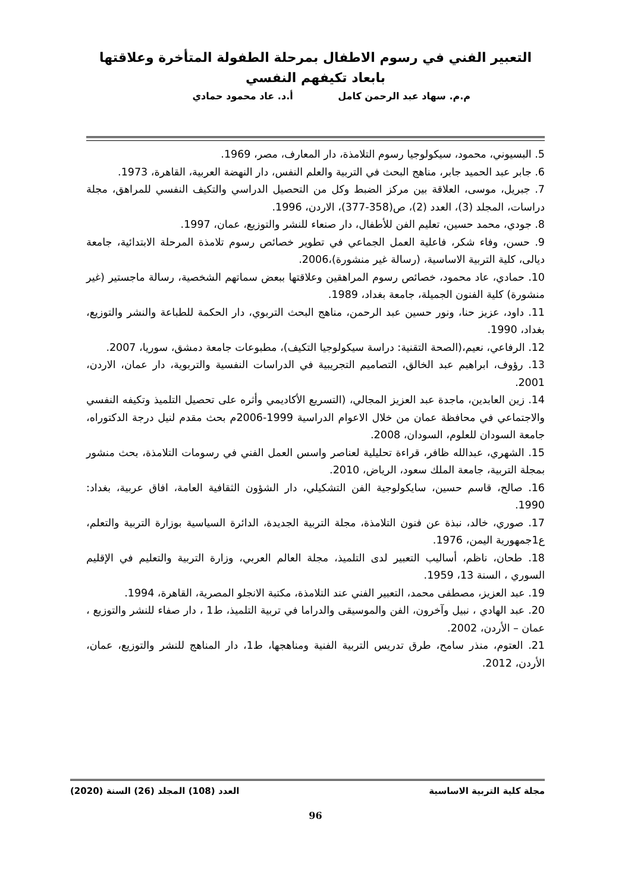التعبير الفني في رسوم الاطفال بمرحلة الطفولة المتأخرة وعلاقتها بابعاد تكيفهم النفسي
م.م. سهاد عبد الرحمن كامل أ.د. عاد محمود حمادي
5. البسيوني، محمود، سيكولوجيا رسوم التلامذة، دار المعارف، مصر، 1969.
6. جابر عبد الحميد جابر، مناهج البحث في التربية والعلم النفس، دار النهضة العربية، القاهرة، 1973.
7. جبريل، موسى، العلاقة بين مركز الضبط وكل من التحصيل الدراسي والتكيف النفسي للمراهق، مجلة دراسات، المجلد (3)، العدد (2)، ص(358-377)، الاردن، 1996.
8. جودي، محمد حسين، تعليم الفن للأطفال، دار صنعاء للنشر والتوزيع، عمان، 1997.
9. حسن، وفاء شكر، فاعلية العمل الجماعي في تطوير خصائص رسوم تلامذة المرحلة الابتدائية، جامعة ديالى، كلية التربية الاساسية، (رسالة غير منشورة)،2006.
10. حمادي، عاد محمود، خصائص رسوم المراهقين وعلاقتها ببعض سماتهم الشخصية، رسالة ماجستير (غير منشورة) كلية الفنون الجميلة، جامعة بغداد، 1989.
11. داود، عزيز حنا، ونور حسين عبد الرحمن، مناهج البحث التربوي، دار الحكمة للطباعة والنشر والتوزيع، بغداد، 1990.
12. الرفاعي، نعيم،(الصحة التقنية: دراسة سيكولوجيا التكيف)، مطبوعات جامعة دمشق، سوريا، 2007.
13. رؤوف، ابراهيم عبد الخالق، التصاميم التجريبية في الدراسات النفسية والتربوية، دار عمان، الاردن، 2001.
14. زين العابدين، ماجدة عبد العزيز المجالي، (التسريع الأكاديمي وأثره على تحصيل التلميذ وتكيفه النفسي والاجتماعي في محافظة عمان من خلال الاعوام الدراسية 1999-2006م بحث مقدم لنيل درجة الدكتوراه، جامعة السودان للعلوم، السودان، 2008.
15. الشهري، عبدالله ظافر، قراءة تحليلية لعناصر واسس العمل الفني في رسومات التلامذة، بحث منشور بمجلة التربية، جامعة الملك سعود، الرياض، 2010.
16. صالح، قاسم حسين، سايكولوجية الفن التشكيلي، دار الشؤون الثقافية العامة، افاق عربية، بغداد: 1990.
17. صوري، خالد، نبذة عن فنون التلامذة، مجلة التربية الجديدة، الدائرة السياسية بوزارة التربية والتعلم، ع1جمهورية اليمن، 1976.
18. طحان، ناظم، أساليب التعبير لدى التلميذ، مجلة العالم العربي، وزارة التربية والتعليم في الإقليم السوري ، السنة 13، 1959.
19. عبد العزيز، مصطفى محمد، التعبير الفني عند التلامذة، مكتبة الانجلو المصرية، القاهرة، 1994.
20. عبد الهادي ، نبيل وآخرون، الفن والموسيقى والدراما في تربية التلميذ، ط1 ، دار صفاء للنشر والتوزيع ، عمان – الأردن، 2002.
21. العتوم، منذر سامح، طرق تدريس التربية الفنية ومناهجها، ط1، دار المناهج للنشر والتوزيع، عمان، الأردن، 2012.
مجلة كلية التربية الاساسية العدد (108) المجلد (26) السنة (2020)
96